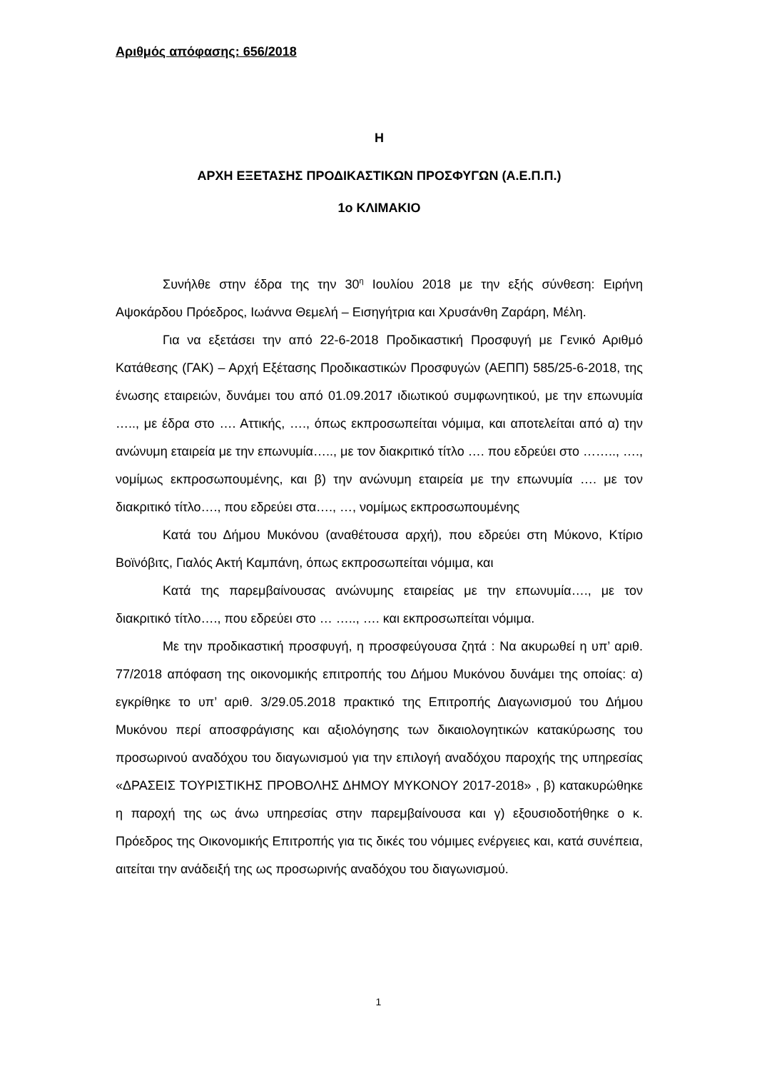Αριθμός απόφασης: 656/2018
Η
ΑΡΧΗ ΕΞΕΤΑΣΗΣ ΠΡΟΔΙΚΑΣΤΙΚΩΝ ΠΡΟΣΦΥΓΩΝ (Α.Ε.Π.Π.)
1o ΚΛΙΜΑΚΙΟ
Συνήλθε στην έδρα της την 30<sup>η</sup> Ιουλίου 2018 με την εξής σύνθεση: Ειρήνη Αψοκάρδου Πρόεδρος, Ιωάννα Θεμελή – Εισηγήτρια και Χρυσάνθη Ζαράρη, Μέλη.
Για να εξετάσει την από 22-6-2018 Προδικαστική Προσφυγή με Γενικό Αριθμό Κατάθεσης (ΓΑΚ) – Αρχή Εξέτασης Προδικαστικών Προσφυγών (ΑΕΠΠ) 585/25-6-2018, της ένωσης εταιρειών, δυνάμει του από 01.09.2017 ιδιωτικού συμφωνητικού, με την επωνυμία ….., με έδρα στο …. Αττικής, …., όπως εκπροσωπείται νόμιμα, και αποτελείται από α) την ανώνυμη εταιρεία με την επωνυμία….., με τον διακριτικό τίτλο …. που εδρεύει στο …….., …., νομίμως εκπροσωπουμένης, και β) την ανώνυμη εταιρεία με την επωνυμία …. με τον διακριτικό τίτλο…., που εδρεύει στα…., …, νομίμως εκπροσωπουμένης
Κατά του Δήμου Μυκόνου (αναθέτουσα αρχή), που εδρεύει στη Μύκονο, Κτίριο Βοϊνόβιτς, Γιαλός Ακτή Καμπάνη, όπως εκπροσωπείται νόμιμα, και
Κατά της παρεμβαίνουσας ανώνυμης εταιρείας με την επωνυμία…., με τον διακριτικό τίτλο…., που εδρεύει στο … ….., …. και εκπροσωπείται νόμιμα.
Με την προδικαστική προσφυγή, η προσφεύγουσα ζητά : Να ακυρωθεί η υπ’ αριθ. 77/2018 απόφαση της οικονομικής επιτροπής του Δήμου Μυκόνου δυνάμει της οποίας: α) εγκρίθηκε το υπ’ αριθ. 3/29.05.2018 πρακτικό της Επιτροπής Διαγωνισμού του Δήμου Μυκόνου περί αποσφράγισης και αξιολόγησης των δικαιολογητικών κατακύρωσης του προσωρινού αναδόχου του διαγωνισμού για την επιλογή αναδόχου παροχής της υπηρεσίας «ΔΡΑΣΕΙΣ ΤΟΥΡΙΣΤΙΚΗΣ ΠΡΟΒΟΛΗΣ ΔΗΜΟΥ ΜΥΚΟΝΟΥ 2017-2018» , β) κατακυρώθηκε η παροχή της ως άνω υπηρεσίας στην παρεμβαίνουσα και γ) εξουσιοδοτήθηκε ο κ. Πρόεδρος της Οικονομικής Επιτροπής για τις δικές του νόμιμες ενέργειες και, κατά συνέπεια, αιτείται την ανάδειξή της ως προσωρινής αναδόχου του διαγωνισμού.
1